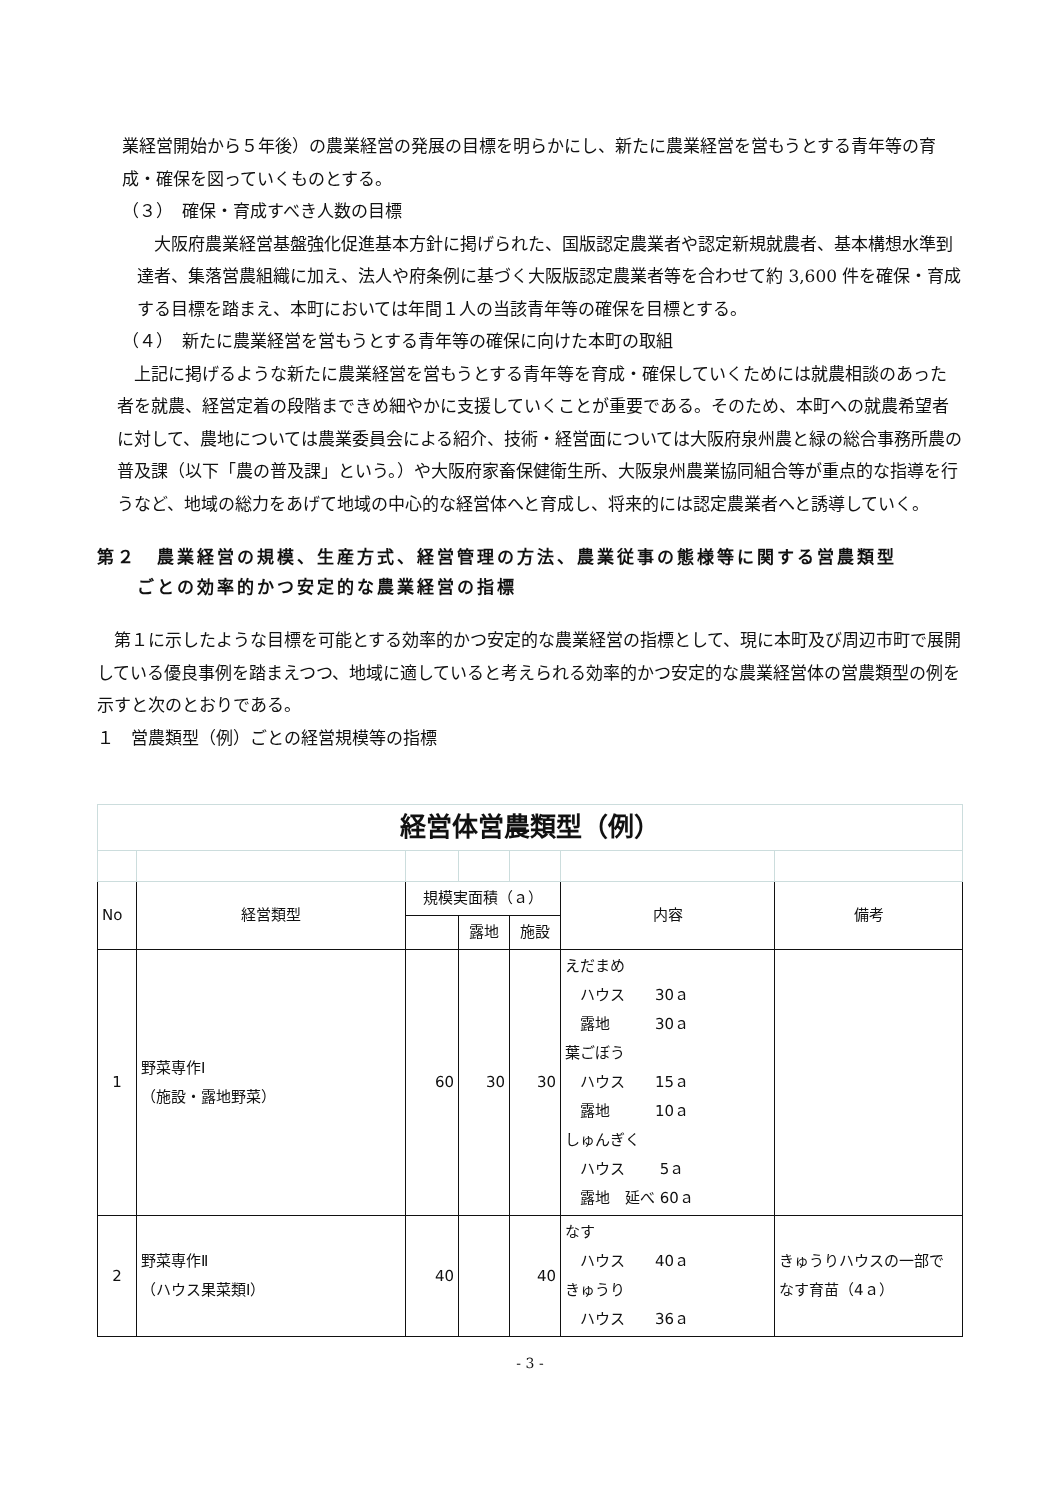業経営開始から５年後）の農業経営の発展の目標を明らかにし、新たに農業経営を営もうとする青年等の育成・確保を図っていくものとする。
（３）　確保・育成すべき人数の目標
大阪府農業経営基盤強化促進基本方針に掲げられた、国版認定農業者や認定新規就農者、基本構想水準到達者、集落営農組織に加え、法人や府条例に基づく大阪版認定農業者等を合わせて約 3,600 件を確保・育成する目標を踏まえ、本町においては年間１人の当該青年等の確保を目標とする。
（４）　新たに農業経営を営もうとする青年等の確保に向けた本町の取組
上記に掲げるような新たに農業経営を営もうとする青年等を育成・確保していくためには就農相談のあった者を就農、経営定着の段階まできめ細やかに支援していくことが重要である。そのため、本町への就農希望者に対して、農地については農業委員会による紹介、技術・経営面については大阪府泉州農と緑の総合事務所農の普及課（以下「農の普及課」という。）や大阪府家畜保健衛生所、大阪泉州農業協同組合等が重点的な指導を行うなど、地域の総力をあげて地域の中心的な経営体へと育成し、将来的には認定農業者へと誘導していく。
第２　農業経営の規模、生産方式、経営管理の方法、農業従事の態様等に関する営農類型
　　ごとの効率的かつ安定的な農業経営の指標
第１に示したような目標を可能とする効率的かつ安定的な農業経営の指標として、現に本町及び周辺市町で展開している優良事例を踏まえつつ、地域に適していると考えられる効率的かつ安定的な農業経営体の営農類型の例を示すと次のとおりである。
１　営農類型（例）ごとの経営規模等の指標
| 経営体営農類型（例） | | | | | | |
| No | 経営類型 | 規模実面積（ａ） | | | 内容 | 備考 |
| | | | 露地 | 施設 | | |
| 1 | 野菜専作Ⅰ （施設・露地野菜） | 60 | 30 | 30 | えだまめ ハウス 30ａ 露地 30ａ 葉ごぼう ハウス 15ａ 露地 10ａ しゅんぎく ハウス 5ａ 露地 延べ 60ａ | |
| 2 | 野菜専作Ⅱ （ハウス果菜類Ⅰ） | 40 | | 40 | なす ハウス 40ａ きゅうり ハウス 36ａ | きゅうりハウスの一部でなす育苗（4ａ） |
- 3 -